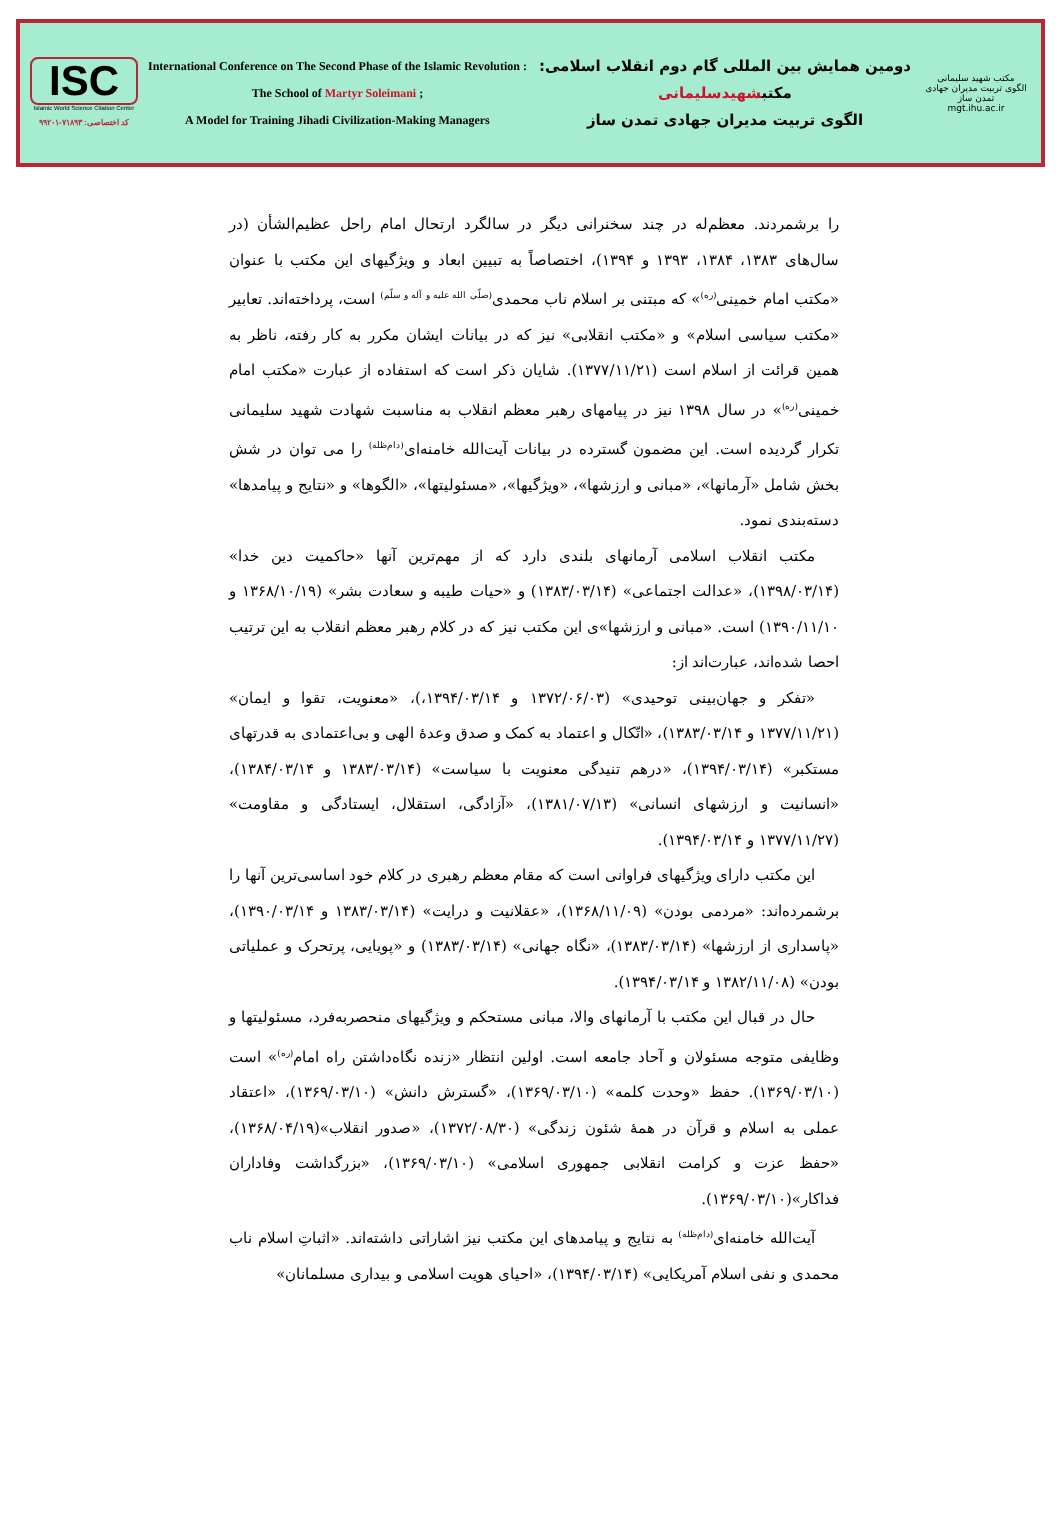ISC
Islamic World Science Citation Center
کد اختصاصی: ۷۱۸۹۳-۹۹۲۰۱
International Conference on The Second Phase of the Islamic Revolution :
The School of Martyr Soleimani ;
A Model for Training Jihadi Civilization-Making Managers
دومین همایش بین المللی گام دوم انقلاب اسلامی:
مکتبشهیدسلیمانی
الگوی تربیت مدیران جهادی تمدن ساز
مکتب شهید سلیمانی
الگوی تربیت مدیران جهادی تمدن ساز
mgt.ihu.ac.ir
را برشمردند. معظم‌له در چند سخنرانی دیگر در سالگرد ارتحال امام راحل عظیم‌الشأن (در سال‌های ۱۳۸۳، ۱۳۸۴، ۱۳۹۳ و ۱۳۹۴)، اختصاصاً به تبیین ابعاد و ویژگیهای این مکتب با عنوان «مکتب امام خمینی<sup>(ره)</sup>» که مبتنی بر اسلام ناب محمدی<sup>(صلّی الله علیه و آله و سلّم)</sup> است، پرداخته‌اند. تعابیر «مکتب سیاسی اسلام» و «مکتب انقلابی» نیز که در بیانات ایشان مکرر به کار رفته، ناظر به همین قرائت از اسلام است (۱۳۷۷/۱۱/۲۱). شایان ذکر است که استفاده از عبارت «مکتب امام خمینی<sup>(ره)</sup>» در سال ۱۳۹۸ نیز در پیامهای رهبر معظم انقلاب به مناسبت شهادت شهید سلیمانی تکرار گردیده است. این مضمون گسترده در بیانات آیت‌الله خامنه‌ای<sup>(دام‌ظله)</sup> را می توان در شش بخش شامل «آرمانها»، «مبانی و ارزشها»، «ویژگیها»، «مسئولیتها»، «الگوها» و «نتایج و پیامدها» دسته‌بندی نمود.
مکتب انقلاب اسلامی آرمانهای بلندی دارد که از مهم‌ترین آنها «حاکمیت دین خدا» (۱۳۹۸/۰۳/۱۴)، «عدالت اجتماعی» (۱۳۸۳/۰۳/۱۴) و «حیات طیبه و سعادت بشر» (۱۳۶۸/۱۰/۱۹ و ۱۳۹۰/۱۱/۱۰) است. «مبانی و ارزشها»ی این مکتب نیز که در کلام رهبر معظم انقلاب به این ترتیب احصا شده‌اند، عبارت‌اند از:
«تفکر و جهان‌بینی توحیدی» (۱۳۷۲/۰۶/۰۳ و ۱۳۹۴/۰۳/۱۴،)، «معنویت، تقوا و ایمان» (۱۳۷۷/۱۱/۲۱ و ۱۳۸۳/۰۳/۱۴)، «اتّکال و اعتماد به کمک و صدق وعدهٔ الهی و بی‌اعتمادی به قدرتهای مستکبر» (۱۳۹۴/۰۳/۱۴)، «درهم تنیدگی معنویت با سیاست» (۱۳۸۳/۰۳/۱۴ و ۱۳۸۴/۰۳/۱۴)، «انسانیت و ارزشهای انسانی» (۱۳۸۱/۰۷/۱۳)، «آزادگی، استقلال، ایستادگی و مقاومت» (۱۳۷۷/۱۱/۲۷ و ۱۳۹۴/۰۳/۱۴).
این مکتب دارای ویژگیهای فراوانی است که مقام معظم رهبری در کلام خود اساسی‌ترین آنها را برشمرده‌اند: «مردمی بودن» (۱۳۶۸/۱۱/۰۹)، «عقلانیت و درایت» (۱۳۸۳/۰۳/۱۴ و ۱۳۹۰/۰۳/۱۴)، «پاسداری از ارزشها» (۱۳۸۳/۰۳/۱۴)، «نگاه جهانی» (۱۳۸۳/۰۳/۱۴) و «پویایی، پرتحرک و عملیاتی بودن» (۱۳۸۲/۱۱/۰۸ و ۱۳۹۴/۰۳/۱۴).
حال در قبال این مکتب با آرمانهای والا، مبانی مستحکم و ویژگیهای منحصربه‌فرد، مسئولیتها و وظایفی متوجه مسئولان و آحاد جامعه است. اولین انتظار «زنده نگاه‌داشتن راه امام<sup>(ره)</sup>» است (۱۳۶۹/۰۳/۱۰). حفظ «وحدت کلمه» (۱۳۶۹/۰۳/۱۰)، «گسترش دانش» (۱۳۶۹/۰۳/۱۰)، «اعتقاد عملی به اسلام و قرآن در همهٔ شئون زندگی» (۱۳۷۲/۰۸/۳۰)، «صدور انقلاب»(۱۳۶۸/۰۴/۱۹)، «حفظ عزت و کرامت انقلابی جمهوری اسلامی» (۱۳۶۹/۰۳/۱۰)، «بزرگداشت وفاداران فداکار»(۱۳۶۹/۰۳/۱۰).
آیت‌الله خامنه‌ای<sup>(دام‌ظله)</sup> به نتایج و پیامدهای این مکتب نیز اشاراتی داشته‌اند. «اثباتِ اسلام ناب محمدی و نفی اسلام آمریکایی» (۱۳۹۴/۰۳/۱۴)، «احیای هویت اسلامی و بیداری مسلمانان»